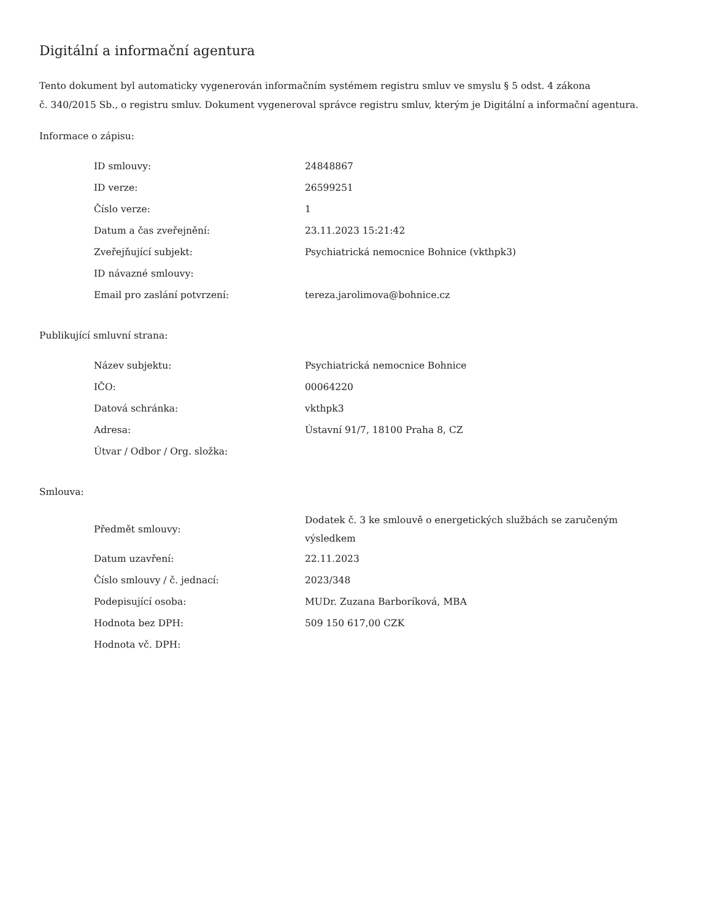Digitální a informační agentura
Tento dokument byl automaticky vygenerován informačním systémem registru smluv ve smyslu § 5 odst. 4 zákona
č. 340/2015 Sb., o registru smluv. Dokument vygeneroval správce registru smluv, kterým je Digitální a informační agentura.
Informace o zápisu:
| ID smlouvy: | 24848867 |
| ID verze: | 26599251 |
| Číslo verze: | 1 |
| Datum a čas zveřejnění: | 23.11.2023 15:21:42 |
| Zveřejňující subjekt: | Psychiatrická nemocnice Bohnice (vkthpk3) |
| ID návazné smlouvy: | |
| Email pro zaslání potvrzení: | tereza.jarolimova@bohnice.cz |
Publikující smluvní strana:
| Název subjektu: | Psychiatrická nemocnice Bohnice |
| IČO: | 00064220 |
| Datová schránka: | vkthpk3 |
| Adresa: | Ústavní 91/7, 18100 Praha 8, CZ |
| Útvar / Odbor / Org. složka: | |
Smlouva:
| Předmět smlouvy: | Dodatek č. 3 ke smlouvě o energetických službách se zaručeným výsledkem |
| Datum uzavření: | 22.11.2023 |
| Číslo smlouvy / č. jednací: | 2023/348 |
| Podepisující osoba: | MUDr. Zuzana Barboríková, MBA |
| Hodnota bez DPH: | 509 150 617,00 CZK |
| Hodnota vč. DPH: | |